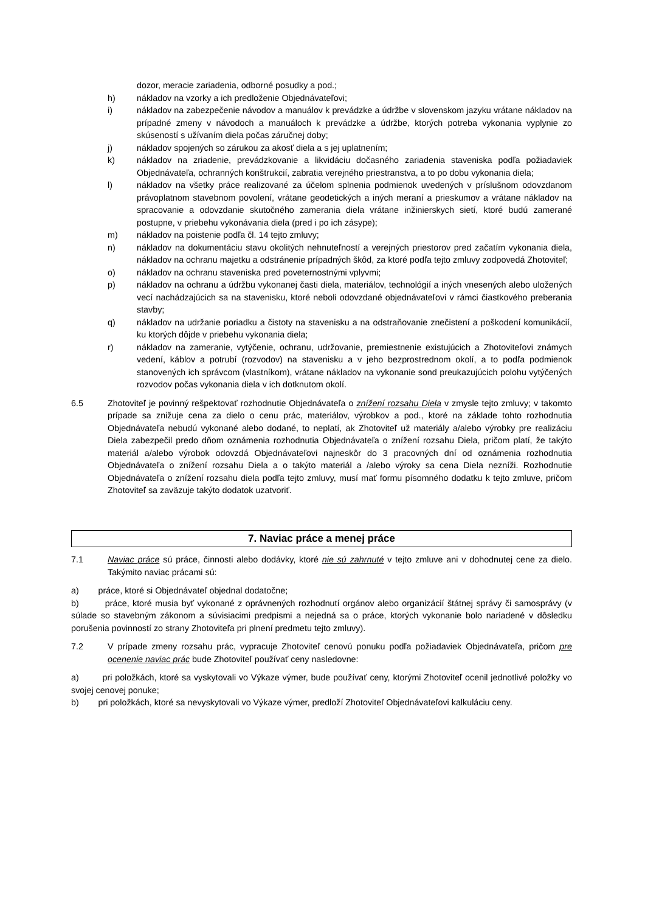dozor, meracie zariadenia, odborné posudky a pod.;
h) nákladov na vzorky a ich predloženie Objednávateľovi;
i) nákladov na zabezpečenie návodov a manuálov k prevádzke a údržbe v slovenskom jazyku vrátane nákladov na prípadné zmeny v návodoch a manuáloch k prevádzke a údržbe, ktorých potreba vykonania vyplynie zo skúseností s užívaním diela počas záručnej doby;
j) nákladov spojených so zárukou za akosť diela a s jej uplatnením;
k) nákladov na zriadenie, prevádzkovanie a likvidáciu dočasného zariadenia staveniska podľa požiadaviek Objednávateľa, ochranných konštrukcií, zabratia verejného priestranstva, a to po dobu vykonania diela;
l) nákladov na všetky práce realizované za účelom splnenia podmienok uvedených v príslušnom odovzdanom právoplatnom stavebnom povolení, vrátane geodetických a iných meraní a prieskumov a vrátane nákladov na spracovanie a odovzdanie skutočného zamerania diela vrátane inžinierskych sietí, ktoré budú zamerané postupne, v priebehu vykonávania diela (pred i po ich zásype);
m) nákladov na poistenie podľa čl. 14 tejto zmluvy;
n) nákladov na dokumentáciu stavu okolitých nehnuteľností a verejných priestorov pred začatím vykonania diela, nákladov na ochranu majetku a odstránenie prípadných škôd, za ktoré podľa tejto zmluvy zodpovedá Zhotoviteľ;
o) nákladov na ochranu staveniska pred poveternostnými vplyvmi;
p) nákladov na ochranu a údržbu vykonanej časti diela, materiálov, technológií a iných vnesených alebo uložených vecí nachádzajúcich sa na stavenisku, ktoré neboli odovzdané objednávateľovi v rámci čiastkového preberania stavby;
q) nákladov na udržanie poriadku a čistoty na stavenisku a na odstraňovanie znečistení a poškodení komunikácií, ku ktorých dôjde v priebehu vykonania diela;
r) nákladov na zameranie, vytýčenie, ochranu, udržovanie, premiestnenie existujúcich a Zhotoviteľovi známych vedení, káblov a potrubí (rozvodov) na stavenisku a v jeho bezprostrednom okolí, a to podľa podmienok stanovených ich správcom (vlastníkom), vrátane nákladov na vykonanie sond preukazujúcich polohu vytýčených rozvodov počas vykonania diela v ich dotknutom okolí.
6.5 Zhotoviteľ je povinný rešpektovať rozhodnutie Objednávateľa o znížení rozsahu Diela v zmysle tejto zmluvy; v takomto prípade sa znižuje cena za dielo o cenu prác, materiálov, výrobkov a pod., ktoré na základe tohto rozhodnutia Objednávateľa nebudú vykonané alebo dodané, to neplatí, ak Zhotoviteľ už materiály a/alebo výrobky pre realizáciu Diela zabezpečil predo dňom oznámenia rozhodnutia Objednávateľa o znížení rozsahu Diela, pričom platí, že takýto materiál a/alebo výrobok odovzdá Objednávateľovi najneskôr do 3 pracovných dní od oznámenia rozhodnutia Objednávateľa o znížení rozsahu Diela a o takýto materiál a /alebo výroky sa cena Diela nezníži. Rozhodnutie Objednávateľa o znížení rozsahu diela podľa tejto zmluvy, musí mať formu písomného dodatku k tejto zmluve, pričom Zhotoviteľ sa zaväzuje takýto dodatok uzatvoriť.
7. Naviac práce a menej práce
7.1 Naviac práce sú práce, činnosti alebo dodávky, ktoré nie sú zahrnuté v tejto zmluve ani v dohodnutej cene za dielo. Takýmito naviac prácami sú:
a) práce, ktoré si Objednávateľ objednal dodatočne;
b) práce, ktoré musia byť vykonané z oprávnených rozhodnutí orgánov alebo organizácií štátnej správy či samosprávy (v súlade so stavebným zákonom a súvisiacimi predpismi a nejedná sa o práce, ktorých vykonanie bolo nariadené v dôsledku porušenia povinností zo strany Zhotoviteľa pri plnení predmetu tejto zmluvy).
7.2 V prípade zmeny rozsahu prác, vypracuje Zhotoviteľ cenovú ponuku podľa požiadaviek Objednávateľa, pričom pre ocenenie naviac prác bude Zhotoviteľ používať ceny nasledovne:
a) pri položkách, ktoré sa vyskytovali vo Výkaze výmer, bude používať ceny, ktorými Zhotoviteľ ocenil jednotlivé položky vo svojej cenovej ponuke;
b) pri položkách, ktoré sa nevyskytovali vo Výkaze výmer, predloží Zhotoviteľ Objednávateľovi kalkuláciu ceny.